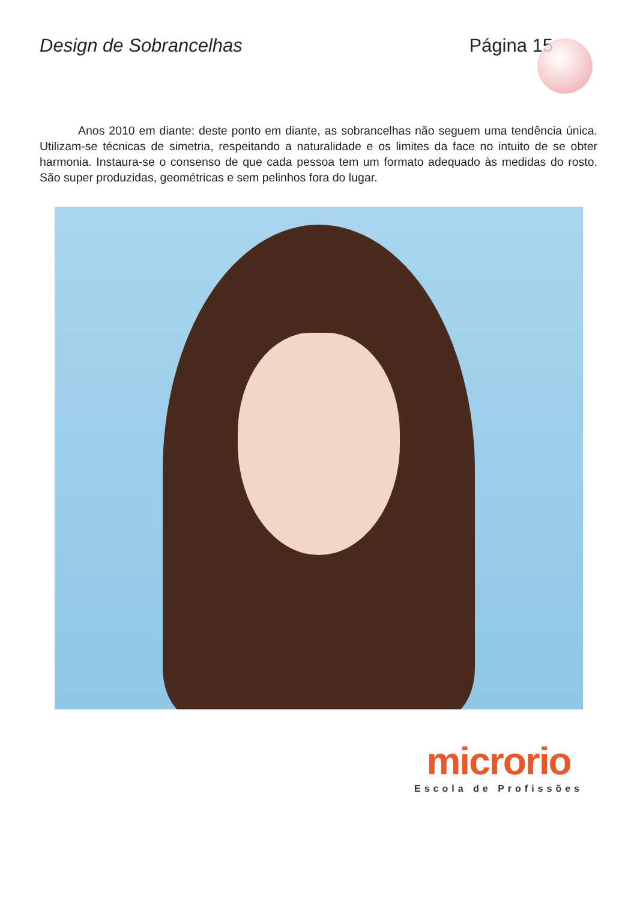Design de Sobrancelhas Página 15
Anos 2010 em diante: deste ponto em diante, as sobrancelhas não seguem uma tendência única. Utilizam-se técnicas de simetria, respeitando a naturalidade e os limites da face no intuito de se obter harmonia. Instaura-se o consenso de que cada pessoa tem um formato adequado às medidas do rosto. São super produzidas, geométricas e sem pelinhos fora do lugar.
microrio
Escola de Profissões